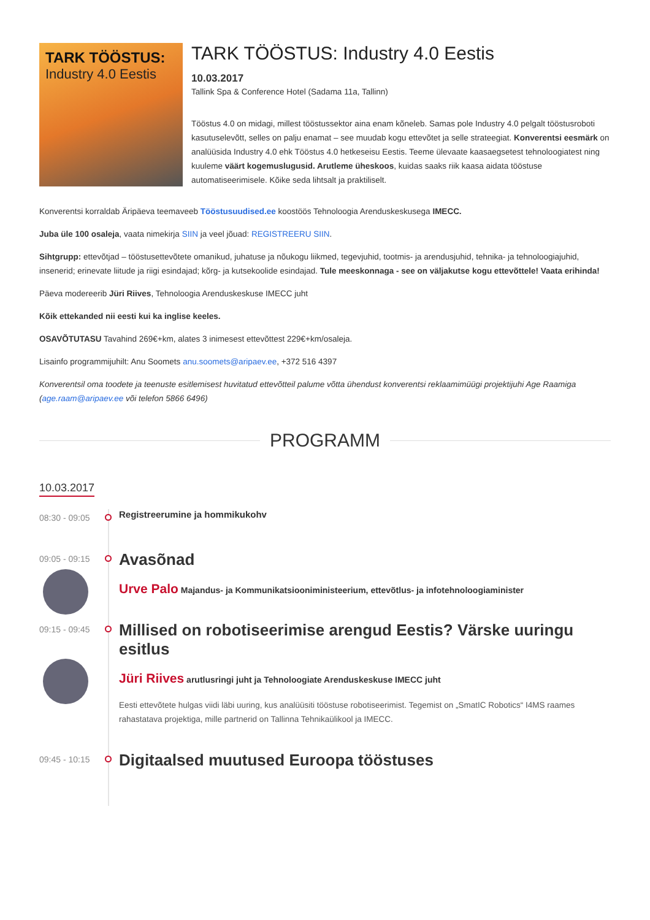TARK TÖÖSTUS:
Industry 4.0 Eestis
TARK TÖÖSTUS: Industry 4.0 Eestis
10.03.2017
Tallink Spa & Conference Hotel (Sadama 11a, Tallinn)
Tööstus 4.0 on midagi, millest tööstussektor aina enam kõneleb. Samas pole Industry 4.0 pelgalt tööstusroboti kasutuselevõtt, selles on palju enamat – see muudab kogu ettevõtet ja selle strateegiat. Konverentsi eesmärk on analüüsida Industry 4.0 ehk Tööstus 4.0 hetkeseisu Eestis. Teeme ülevaate kaasaegsetest tehnoloogiatest ning kuuleme väärt kogemuslugusid. Arutleme üheskoos, kuidas saaks riik kaasa aidata tööstuse automatiseerimisele. Kõike seda lihtsalt ja praktiliselt.
Konverentsi korraldab Äripäeva teemaveeb Tööstusuudised.ee koostöös Tehnoloogia Arenduskeskusega IMECC.
Juba üle 100 osaleja, vaata nimekirja SIIN ja veel jõuad: REGISTREERU SIIN.
Sihtgrupp: ettevõtjad – tööstusettevõtete omanikud, juhatuse ja nõukogu liikmed, tegevjuhid, tootmis- ja arendusjuhid, tehnika- ja tehnoloogiajuhid, insenerid; erinevate liitude ja riigi esindajad; kõrg- ja kutsekoolide esindajad. Tule meeskonnaga - see on väljakutse kogu ettevõttele! Vaata erihinda!
Päeva modereerib Jüri Riives, Tehnoloogia Arenduskeskuse IMECC juht
Kõik ettekanded nii eesti kui ka inglise keeles.
OSAVÕTUTASU Tavahind 269€+km, alates 3 inimesest ettevõttest 229€+km/osaleja.
Lisainfo programmijuhilt: Anu Soomets anu.soomets@aripaev.ee, +372 516 4397
Konverentsil oma toodete ja teenuste esitlemisest huvitatud ettevõtteil palume võtta ühendust konverentsi reklaamimüügi projektijuhi Age Raamiga (age.raam@aripaev.ee või telefon 5866 6496)
PROGRAMM
10.03.2017
08:30 - 09:05
Registreerumine ja hommikukohv
09:05 - 09:15
Avasõnad
Urve Palo Majandus- ja Kommunikatsiooniministeerium, ettevõtlus- ja infotehnoloogiaminister
09:15 - 09:45
Millised on robotiseerimise arengud Eestis? Värske uuringu esitlus
Jüri Riives arutlusringi juht ja Tehnoloogiate Arenduskeskuse IMECC juht
Eesti ettevõtete hulgas viidi läbi uuring, kus analüüsiti tööstuse robotiseerimist. Tegemist on „SmatIC Robotics“ I4MS raames rahastatava projektiga, mille partnerid on Tallinna Tehnikaülikool ja IMECC.
09:45 - 10:15
Digitaalsed muutused Euroopa tööstuses